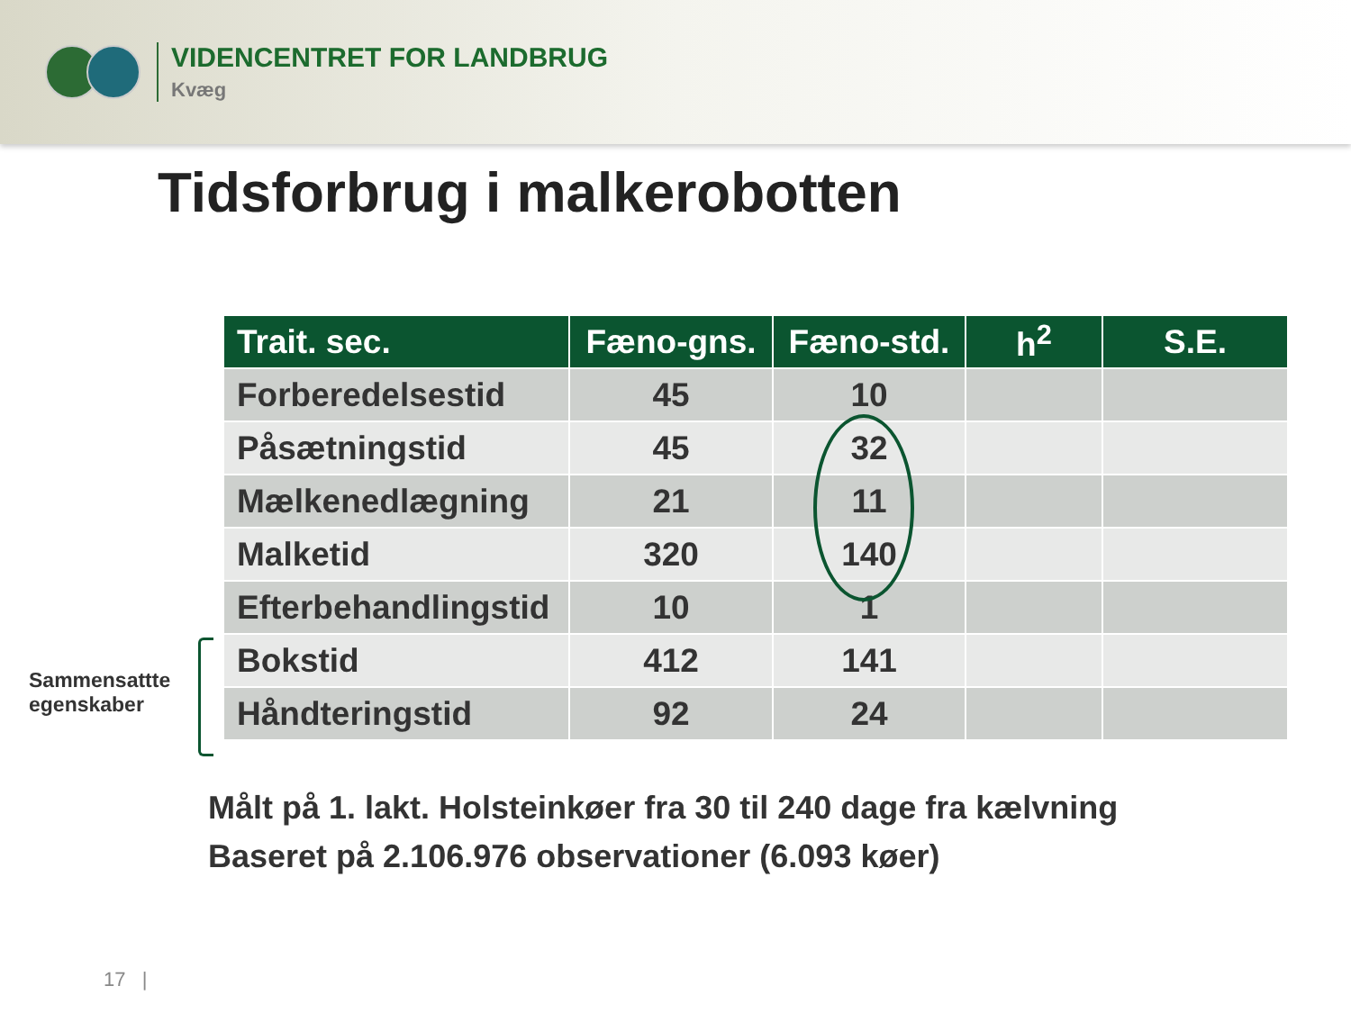VIDENCENTRET FOR LANDBRUG
Kvæg
Tidsforbrug i malkerobotten
| Trait. sec. | Fæno-gns. | Fæno-std. | h<sup>2</sup> | S.E. |
| --- | --- | --- | --- | --- |
| Forberedelsestid | 45 | 10 | | |
| Påsætningstid | 45 | 32 | | |
| Mælkenedlægning | 21 | 11 | | |
| Malketid | 320 | 140 | | |
| Efterbehandlingstid | 10 | 1 | | |
| Bokstid | 412 | 141 | | |
| Håndteringstid | 92 | 24 | | |
Sammensattte
egenskaber
Målt på 1. lakt. Holsteinkøer fra 30 til 240 dage fra kælvning
Baseret på 2.106.976 observationer (6.093 køer)
17 |